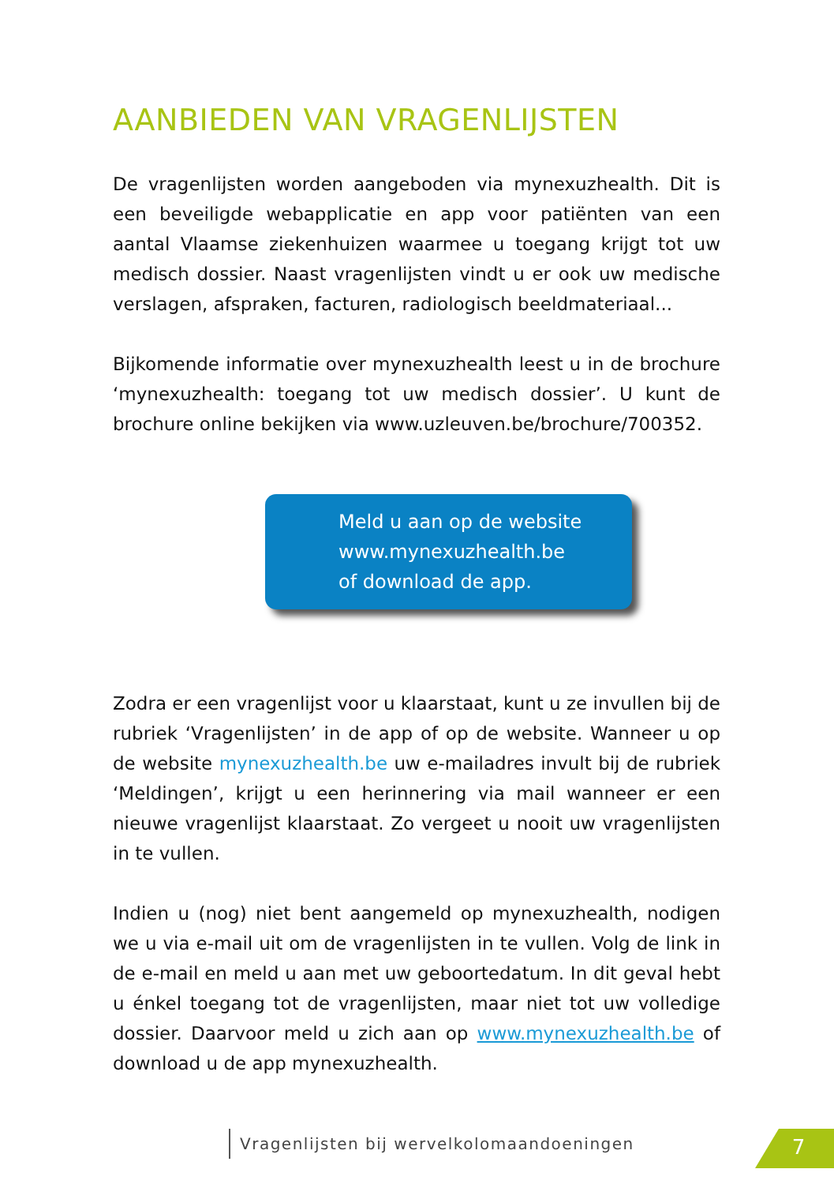AANBIEDEN VAN VRAGENLIJSTEN
De vragenlijsten worden aangeboden via mynexuzhealth. Dit is een beveiligde webapplicatie en app voor patiënten van een aantal Vlaamse ziekenhuizen waarmee u toegang krijgt tot uw medisch dossier. Naast vragenlijsten vindt u er ook uw medische verslagen, afspraken, facturen, radiologisch beeldmateriaal...
Bijkomende informatie over mynexuzhealth leest u in de brochure ‘mynexuzhealth: toegang tot uw medisch dossier’. U kunt de brochure online bekijken via www.uzleuven.be/brochure/700352.
Meld u aan op de website
www.mynexuzhealth.be
of download de app.
Zodra er een vragenlijst voor u klaarstaat, kunt u ze invullen bij de rubriek ‘Vragenlijsten’ in de app of op de website. Wanneer u op de website mynexuzhealth.be uw e-mailadres invult bij de rubriek ‘Meldingen’, krijgt u een herinnering via mail wanneer er een nieuwe vragenlijst klaarstaat. Zo vergeet u nooit uw vragenlijsten in te vullen.
Indien u (nog) niet bent aangemeld op mynexuzhealth, nodigen we u via e-mail uit om de vragenlijsten in te vullen. Volg de link in de e-mail en meld u aan met uw geboortedatum. In dit geval hebt u énkel toegang tot de vragenlijsten, maar niet tot uw volledige dossier. Daarvoor meld u zich aan op www.mynexuzhealth.be of download u de app mynexuzhealth.
Vragenlijsten bij wervelkolomaandoeningen
7